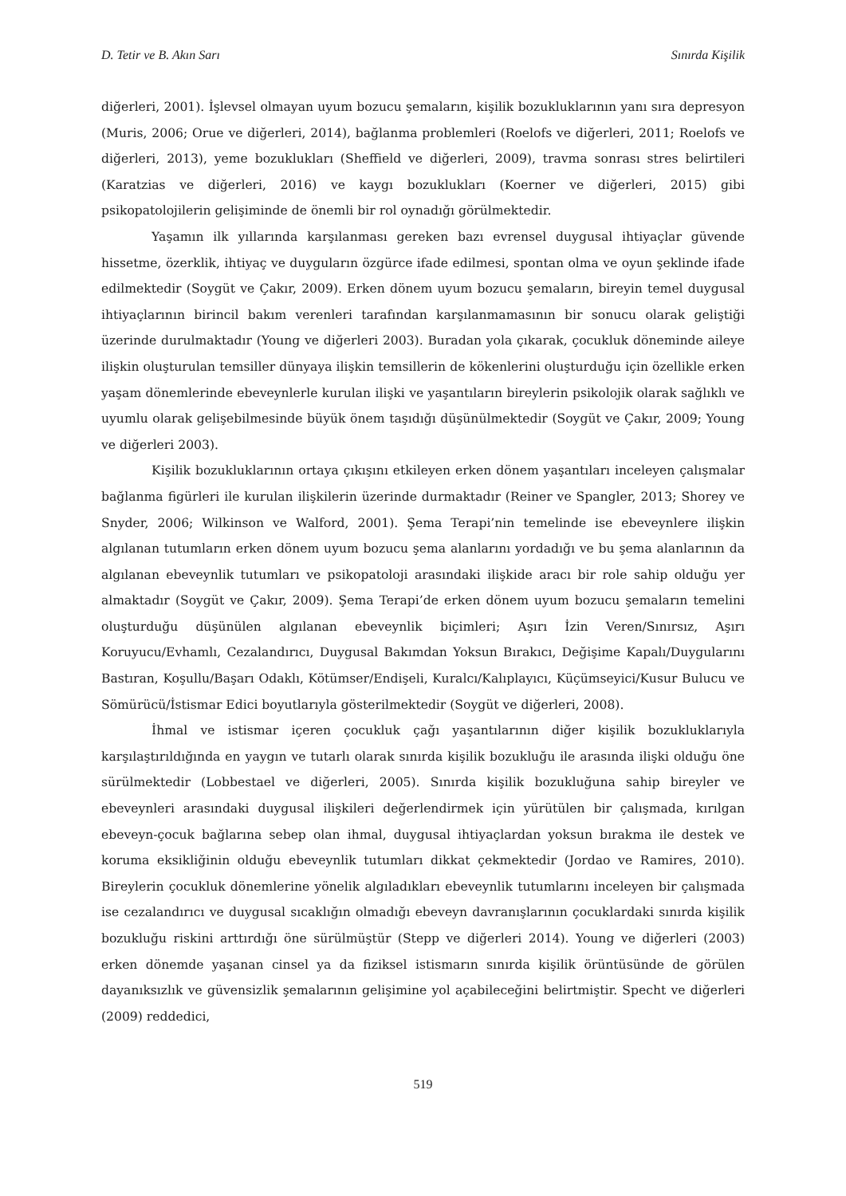D. Tetir ve B. Akın Sarı Sınırda Kişilik
diğerleri, 2001). İşlevsel olmayan uyum bozucu şemaların, kişilik bozukluklarının yanı sıra depresyon (Muris, 2006; Orue ve diğerleri, 2014), bağlanma problemleri (Roelofs ve diğerleri, 2011; Roelofs ve diğerleri, 2013), yeme bozuklukları (Sheffield ve diğerleri, 2009), travma sonrası stres belirtileri (Karatzias ve diğerleri, 2016) ve kaygı bozuklukları (Koerner ve diğerleri, 2015) gibi psikopatolojilerin gelişiminde de önemli bir rol oynadığı görülmektedir.
Yaşamın ilk yıllarında karşılanması gereken bazı evrensel duygusal ihtiyaçlar güvende hissetme, özerklik, ihtiyaç ve duyguların özgürce ifade edilmesi, spontan olma ve oyun şeklinde ifade edilmektedir (Soygüt ve Çakır, 2009). Erken dönem uyum bozucu şemaların, bireyin temel duygusal ihtiyaçlarının birincil bakım verenleri tarafından karşılanmamasının bir sonucu olarak geliştiği üzerinde durulmaktadır (Young ve diğerleri 2003). Buradan yola çıkarak, çocukluk döneminde aileye ilişkin oluşturulan temsiller dünyaya ilişkin temsillerin de kökenlerini oluşturduğu için özellikle erken yaşam dönemlerinde ebeveynlerle kurulan ilişki ve yaşantıların bireylerin psikolojik olarak sağlıklı ve uyumlu olarak gelişebilmesinde büyük önem taşıdığı düşünülmektedir (Soygüt ve Çakır, 2009; Young ve diğerleri 2003).
Kişilik bozukluklarının ortaya çıkışını etkileyen erken dönem yaşantıları inceleyen çalışmalar bağlanma figürleri ile kurulan ilişkilerin üzerinde durmaktadır (Reiner ve Spangler, 2013; Shorey ve Snyder, 2006; Wilkinson ve Walford, 2001). Şema Terapi’nin temelinde ise ebeveynlere ilişkin algılanan tutumların erken dönem uyum bozucu şema alanlarını yordadığı ve bu şema alanlarının da algılanan ebeveynlik tutumları ve psikopatoloji arasındaki ilişkide aracı bir role sahip olduğu yer almaktadır (Soygüt ve Çakır, 2009). Şema Terapi’de erken dönem uyum bozucu şemaların temelini oluşturduğu düşünülen algılanan ebeveynlik biçimleri; Aşırı İzin Veren/Sınırsız, Aşırı Koruyucu/Evhamlı, Cezalandırıcı, Duygusal Bakımdan Yoksun Bırakıcı, Değişime Kapalı/Duygularını Bastıran, Koşullu/Başarı Odaklı, Kötümser/Endişeli, Kuralcı/Kalıplayıcı, Küçümseyici/Kusur Bulucu ve Sömürücü/İstismar Edici boyutlarıyla gösterilmektedir (Soygüt ve diğerleri, 2008).
İhmal ve istismar içeren çocukluk çağı yaşantılarının diğer kişilik bozukluklarıyla karşılaştırıldığında en yaygın ve tutarlı olarak sınırda kişilik bozukluğu ile arasında ilişki olduğu öne sürülmektedir (Lobbestael ve diğerleri, 2005). Sınırda kişilik bozukluğuna sahip bireyler ve ebeveynleri arasındaki duygusal ilişkileri değerlendirmek için yürütülen bir çalışmada, kırılgan ebeveyn-çocuk bağlarına sebep olan ihmal, duygusal ihtiyaçlardan yoksun bırakma ile destek ve koruma eksikliğinin olduğu ebeveynlik tutumları dikkat çekmektedir (Jordao ve Ramires, 2010). Bireylerin çocukluk dönemlerine yönelik algıladıkları ebeveynlik tutumlarını inceleyen bir çalışmada ise cezalandırıcı ve duygusal sıcaklığın olmadığı ebeveyn davranışlarının çocuklardaki sınırda kişilik bozukluğu riskini arttırdığı öne sürülmüştür (Stepp ve diğerleri 2014). Young ve diğerleri (2003) erken dönemde yaşanan cinsel ya da fiziksel istismarın sınırda kişilik örüntüsünde de görülen dayanıksızlık ve güvensizlik şemalarının gelişimine yol açabileceğini belirtmiştir. Specht ve diğerleri (2009) reddedici,
519